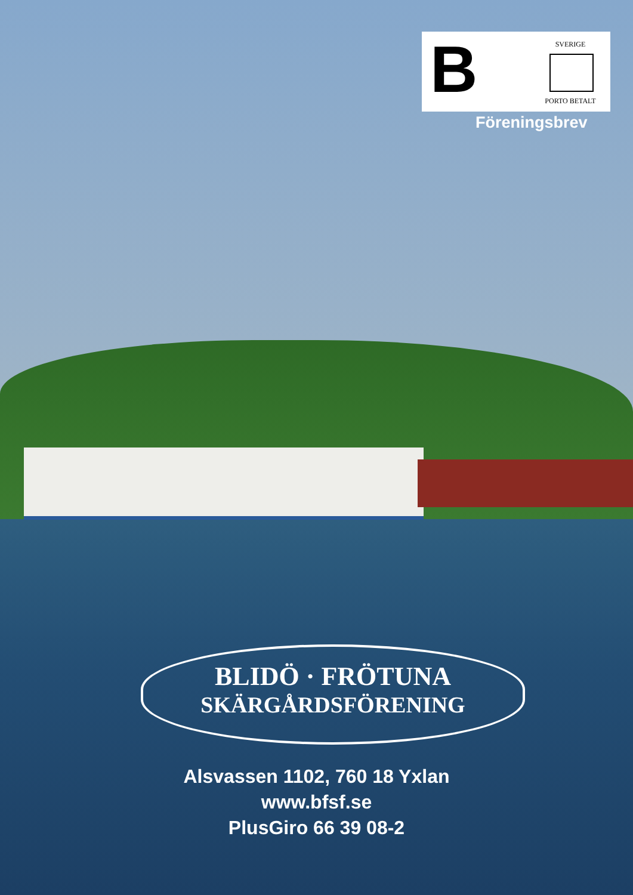B
SVERIGE
PORTO BETALT
Föreningsbrev
BLIDÖ · FRÖTUNA
SKÄRGÅRDSFÖRENING
Alsvassen 1102, 760 18 Yxlan
www.bfsf.se
PlusGiro 66 39 08-2